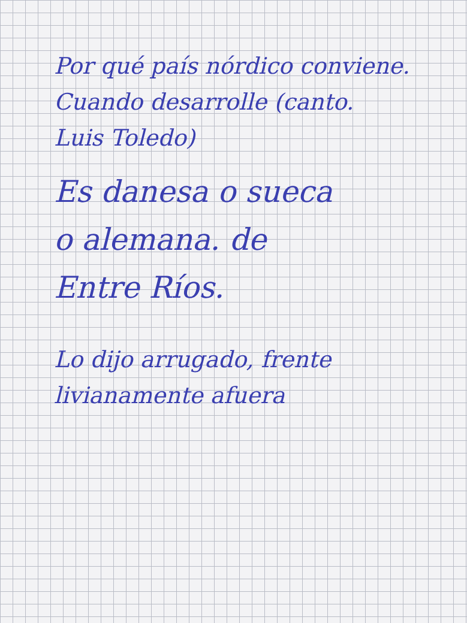Por qué país nórdico conviene.
Cuando desarrolle (canto.
Luis Toledo)
Es danesa o sueca
o alemana. de
Entre Ríos.
Lo dijo arrugado, frente
livianamente afuera